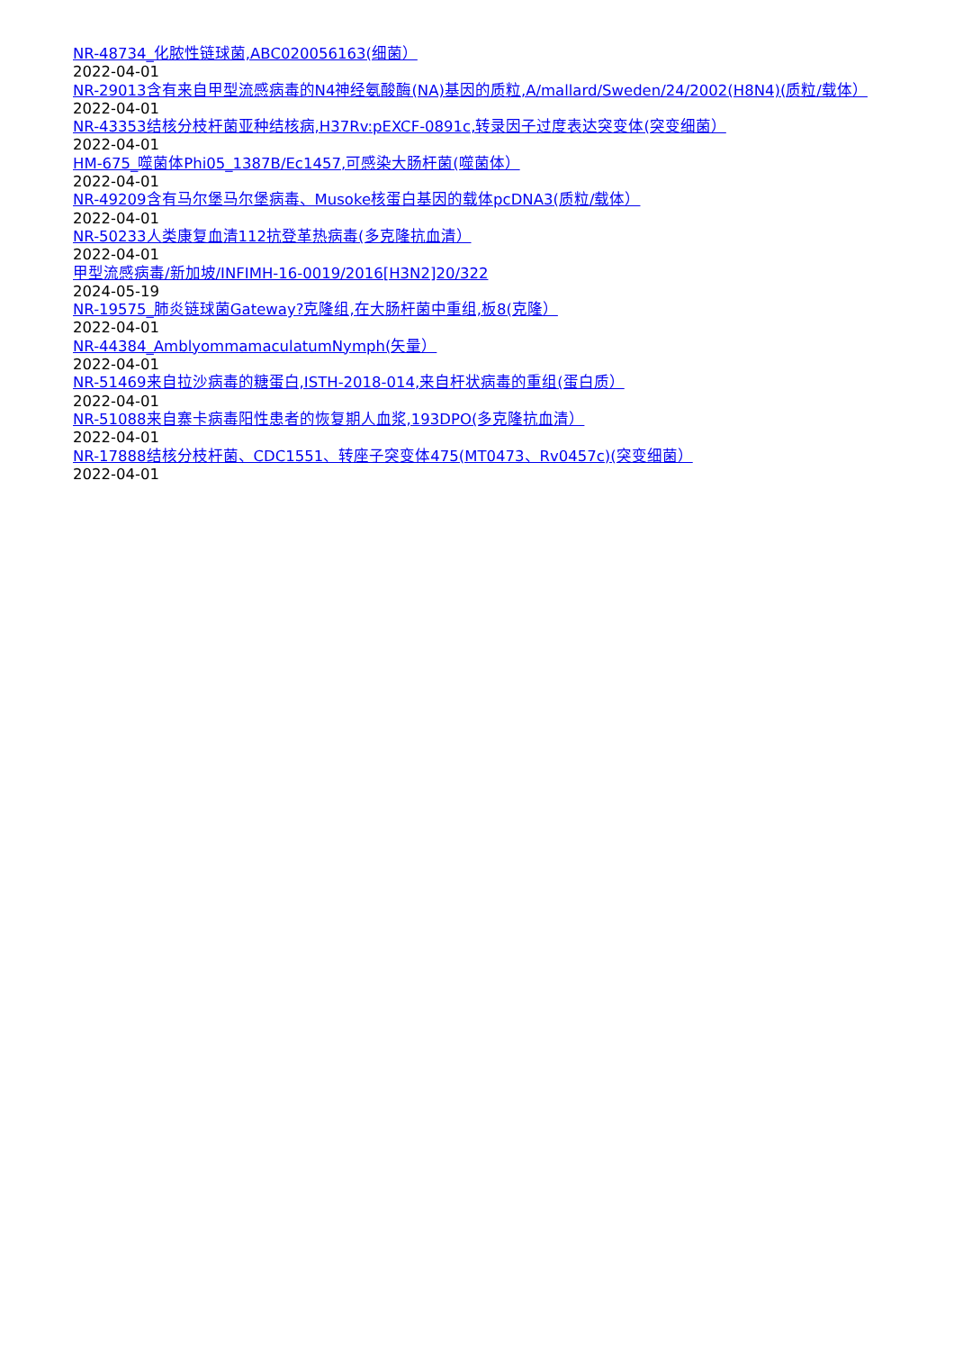NR-48734_化脓性链球菌,ABC020056163(细菌）
2022-04-01
NR-29013含有来自甲型流感病毒的N4神经氨酸酶(NA)基因的质粒,A/mallard/Sweden/24/2002(H8N4)(质粒/载体）
2022-04-01
NR-43353结核分枝杆菌亚种结核病,H37Rv:pEXCF-0891c,转录因子过度表达突变体(突变细菌）
2022-04-01
HM-675_噬菌体Phi05_1387B/Ec1457,可感染大肠杆菌(噬菌体）
2022-04-01
NR-49209含有马尔堡马尔堡病毒、Musoke核蛋白基因的载体pcDNA3(质粒/载体）
2022-04-01
NR-50233人类康复血清112抗登革热病毒(多克隆抗血清）
2022-04-01
甲型流感病毒/新加坡/INFIMH-16-0019/2016[H3N2]20/322
2024-05-19
NR-19575_肺炎链球菌Gateway?克隆组,在大肠杆菌中重组,板8(克隆）
2022-04-01
NR-44384_AmblyommamaculatumNymph(矢量）
2022-04-01
NR-51469来自拉沙病毒的糖蛋白,ISTH-2018-014,来自杆状病毒的重组(蛋白质）
2022-04-01
NR-51088来自寨卡病毒阳性患者的恢复期人血浆,193DPO(多克隆抗血清）
2022-04-01
NR-17888结核分枝杆菌、CDC1551、转座子突变体475(MT0473、Rv0457c)(突变细菌）
2022-04-01